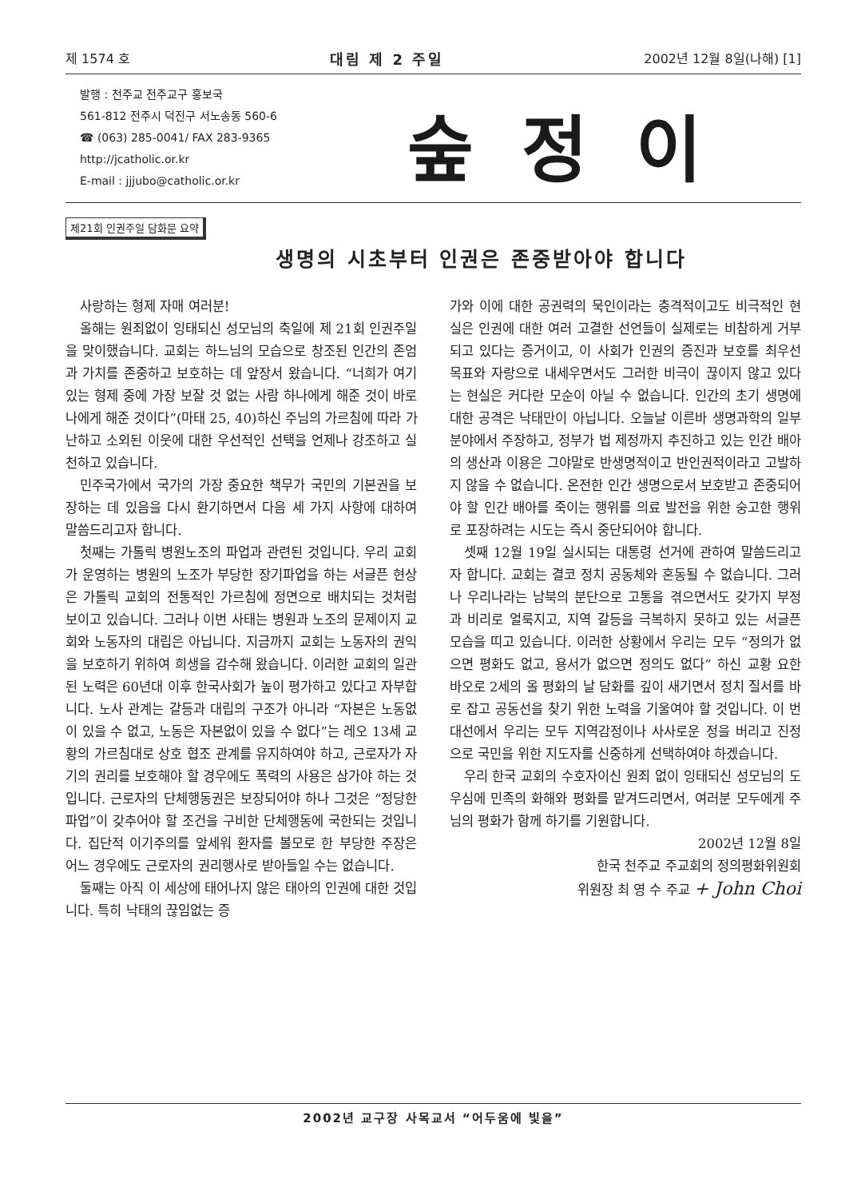제 1574 호 대림 제 2 주일 2002년 12월 8일(나해) [1]
발행 : 천주교 전주교구 홍보국
561-812 전주시 덕진구 서노송동 560-6
☎ (063) 285-0041/ FAX 283-9365
http://jcatholic.or.kr
E-mail : jjjubo@catholic.or.kr
숲정이
제21회 인권주일 담화문 요약
생명의 시초부터 인권은 존중받아야 합니다
사랑하는 형제 자매 여러분!
올해는 원죄없이 잉태되신 성모님의 축일에 제 21회 인권주일을 맞이했습니다. 교회는 하느님의 모습으로 창조된 인간의 존엄과 가치를 존중하고 보호하는 데 앞장서 왔습니다. “너희가 여기 있는 형제 중에 가장 보잘 것 없는 사람 하나에게 해준 것이 바로 나에게 해준 것이다”(마태 25, 40)하신 주님의 가르침에 따라 가난하고 소외된 이웃에 대한 우선적인 선택을 언제나 강조하고 실천하고 있습니다.
민주국가에서 국가의 가장 중요한 책무가 국민의 기본권을 보장하는 데 있음을 다시 환기하면서 다음 세 가지 사항에 대하여 말씀드리고자 합니다.
첫째는 가톨릭 병원노조의 파업과 관련된 것입니다. 우리 교회가 운영하는 병원의 노조가 부당한 장기파업을 하는 서글픈 현상은 가톨릭 교회의 전통적인 가르침에 정면으로 배치되는 것처럼 보이고 있습니다. 그러나 이번 사태는 병원과 노조의 문제이지 교회와 노동자의 대립은 아닙니다. 지금까지 교회는 노동자의 권익을 보호하기 위하여 희생을 감수해 왔습니다. 이러한 교회의 일관된 노력은 60년대 이후 한국사회가 높이 평가하고 있다고 자부합니다. 노사 관계는 갈등과 대립의 구조가 아니라 “자본은 노동없이 있을 수 없고, 노동은 자본없이 있을 수 없다”는 레오 13세 교황의 가르침대로 상호 협조 관계를 유지하여야 하고, 근로자가 자기의 권리를 보호해야 할 경우에도 폭력의 사용은 삼가야 하는 것입니다. 근로자의 단체행동권은 보장되어야 하나 그것은 “정당한 파업”이 갖추어야 할 조건을 구비한 단체행동에 국한되는 것입니다. 집단적 이기주의를 앞세워 환자를 볼모로 한 부당한 주장은 어느 경우에도 근로자의 권리행사로 받아들일 수는 없습니다.
둘째는 아직 이 세상에 태어나지 않은 태아의 인권에 대한 것입니다. 특히 낙태의 끊임없는 증
가와 이에 대한 공권력의 묵인이라는 충격적이고도 비극적인 현실은 인권에 대한 여러 고결한 선언들이 실제로는 비참하게 거부되고 있다는 증거이고, 이 사회가 인권의 증진과 보호를 최우선 목표와 자랑으로 내세우면서도 그러한 비극이 끊이지 않고 있다는 현실은 커다란 모순이 아닐 수 없습니다. 인간의 초기 생명에 대한 공격은 낙태만이 아닙니다. 오늘날 이른바 생명과학의 일부 분야에서 주장하고, 정부가 법 제정까지 추진하고 있는 인간 배아의 생산과 이용은 그야말로 반생명적이고 반인권적이라고 고발하지 않을 수 없습니다. 온전한 인간 생명으로서 보호받고 존중되어야 할 인간 배아를 죽이는 행위를 의료 발전을 위한 숭고한 행위로 포장하려는 시도는 즉시 중단되어야 합니다.
셋째 12월 19일 실시되는 대통령 선거에 관하여 말씀드리고자 합니다. 교회는 결코 정치 공동체와 혼동될 수 없습니다. 그러나 우리나라는 남북의 분단으로 고통을 겪으면서도 갖가지 부정과 비리로 얼룩지고, 지역 갈등을 극복하지 못하고 있는 서글픈 모습을 띠고 있습니다. 이러한 상황에서 우리는 모두 “정의가 없으면 평화도 없고, 용서가 없으면 정의도 없다” 하신 교황 요한 바오로 2세의 올 평화의 날 담화를 깊이 새기면서 정치 질서를 바로 잡고 공동선을 찾기 위한 노력을 기울여야 할 것입니다. 이 번 대선에서 우리는 모두 지역감정이나 사사로운 정을 버리고 진정으로 국민을 위한 지도자를 신중하게 선택하여야 하겠습니다.
우리 한국 교회의 수호자이신 원죄 없이 잉태되신 성모님의 도우심에 민족의 화해와 평화를 맡겨드리면서, 여러분 모두에게 주님의 평화가 함께 하기를 기원합니다.
2002년 12월 8일
한국 천주교 주교회의 정의평화위원회
위원장 최 영 수 주교 + John Choi
2002년 교구장 사목교서 “어두움에 빛을”